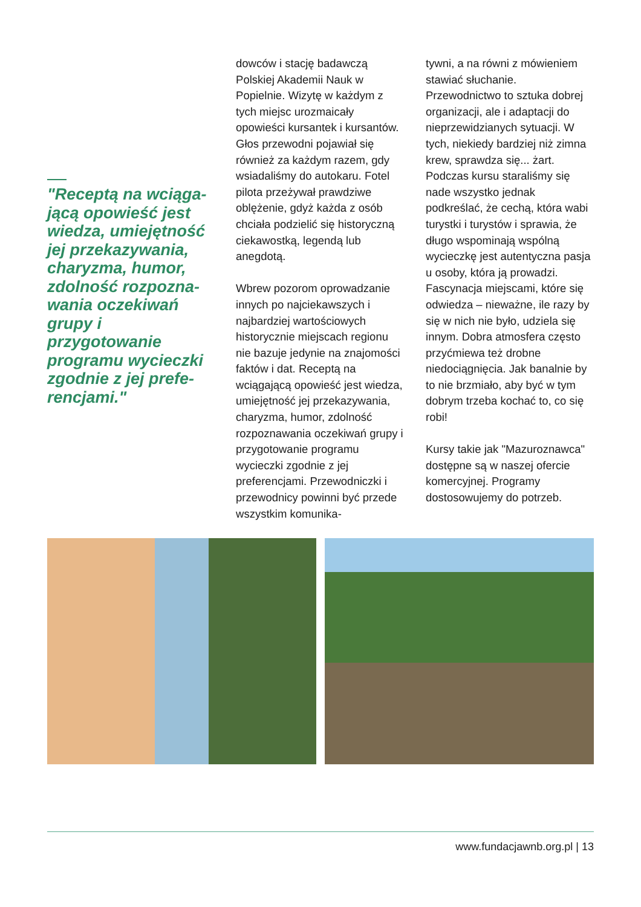"Receptą na wciąga-jącą opowieść jest wiedza, umiejętność jej przekazywania, charyzma, humor, zdolność rozpozna-wania oczekiwań grupy i przygotowanie programu wycieczki zgodnie z jej prefe-rencjami."
dowców i stację badawczą Polskiej Akademii Nauk w Popielnie. Wizytę w każdym z tych miejsc urozmaicały opowieści kursantek i kursantów. Głos przewodni pojawiał się również za każdym razem, gdy wsiadaliśmy do autokaru. Fotel pilota przeżywał prawdziwe oblężenie, gdyż każda z osób chciała podzielić się historyczną ciekawostką, legendą lub anegdotą.
Wbrew pozorom oprowadzanie innych po najciekawszych i najbardziej wartościowych historycznie miejscach regionu nie bazuje jedynie na znajomości faktów i dat. Receptą na wciągającą opowieść jest wiedza, umiejętność jej przekazywania, charyzma, humor, zdolność rozpoznawania oczekiwań grupy i przygotowanie programu wycieczki zgodnie z jej preferencjami. Przewodniczki i przewodnicy powinni być przede wszystkim komunika-
tywni, a na równi z mówieniem stawiać słuchanie. Przewodnictwo to sztuka dobrej organizacji, ale i adaptacji do nieprzewidzianych sytuacji. W tych, niekiedy bardziej niż zimna krew, sprawdza się... żart. Podczas kursu staraliśmy się nade wszystko jednak podkreślać, że cechą, która wabi turystki i turystów i sprawia, że długo wspominają wspólną wycieczkę jest autentyczna pasja u osoby, która ją prowadzi. Fascynacja miejscami, które się odwiedza – nieważne, ile razy by się w nich nie było, udziela się innym. Dobra atmosfera często przyćmiewa też drobne niedociągnięcia. Jak banalnie by to nie brzmiało, aby być w tym dobrym trzeba kochać to, co się robi!
Kursy takie jak "Mazuroznawca" dostępne są w naszej ofercie komercyjnej. Programy dostosowujemy do potrzeb.
www.fundacjawnb.org.pl | 13